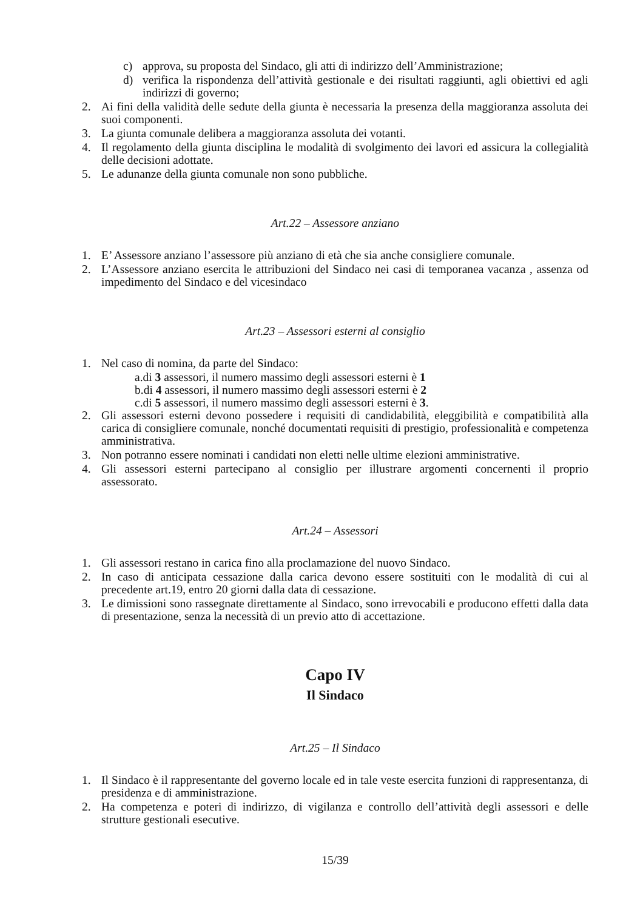c) approva, su proposta del Sindaco, gli atti di indirizzo dell’Amministrazione;
d) verifica la rispondenza dell’attività gestionale e dei risultati raggiunti, agli obiettivi ed agli indirizzi di governo;
2. Ai fini della validità delle sedute della giunta è necessaria la presenza della maggioranza assoluta dei suoi componenti.
3. La giunta comunale delibera a maggioranza assoluta dei votanti.
4. Il regolamento della giunta disciplina le modalità di svolgimento dei lavori ed assicura la collegialità delle decisioni adottate.
5. Le adunanze della giunta comunale non sono pubbliche.
Art.22 – Assessore anziano
1. E’ Assessore anziano l’assessore più anziano di età che sia anche consigliere comunale.
2. L’Assessore anziano esercita le attribuzioni del Sindaco nei casi di temporanea vacanza , assenza od impedimento del Sindaco e del vicesindaco
Art.23 – Assessori esterni al consiglio
1. Nel caso di nomina, da parte del Sindaco:
a.di 3 assessori, il numero massimo degli assessori esterni è 1
b.di 4 assessori, il numero massimo degli assessori esterni è 2
c.di 5 assessori, il numero massimo degli assessori esterni è 3.
2. Gli assessori esterni devono possedere i requisiti di candidabilità, eleggibilità e compatibilità alla carica di consigliere comunale, nonché documentati requisiti di prestigio, professionalità e competenza amministrativa.
3. Non potranno essere nominati i candidati non eletti nelle ultime elezioni amministrative.
4. Gli assessori esterni partecipano al consiglio per illustrare argomenti concernenti il proprio assessorato.
Art.24 – Assessori
1. Gli assessori restano in carica fino alla proclamazione del nuovo Sindaco.
2. In caso di anticipata cessazione dalla carica devono essere sostituiti con le modalità di cui al precedente art.19, entro 20 giorni dalla data di cessazione.
3. Le dimissioni sono rassegnate direttamente al Sindaco, sono irrevocabili e producono effetti dalla data di presentazione, senza la necessità di un previo atto di accettazione.
Capo IV
Il Sindaco
Art.25 – Il Sindaco
1. Il Sindaco è il rappresentante del governo locale ed in tale veste esercita funzioni di rappresentanza, di presidenza e di amministrazione.
2. Ha competenza e poteri di indirizzo, di vigilanza e controllo dell’attività degli assessori e delle strutture gestionali esecutive.
15/39